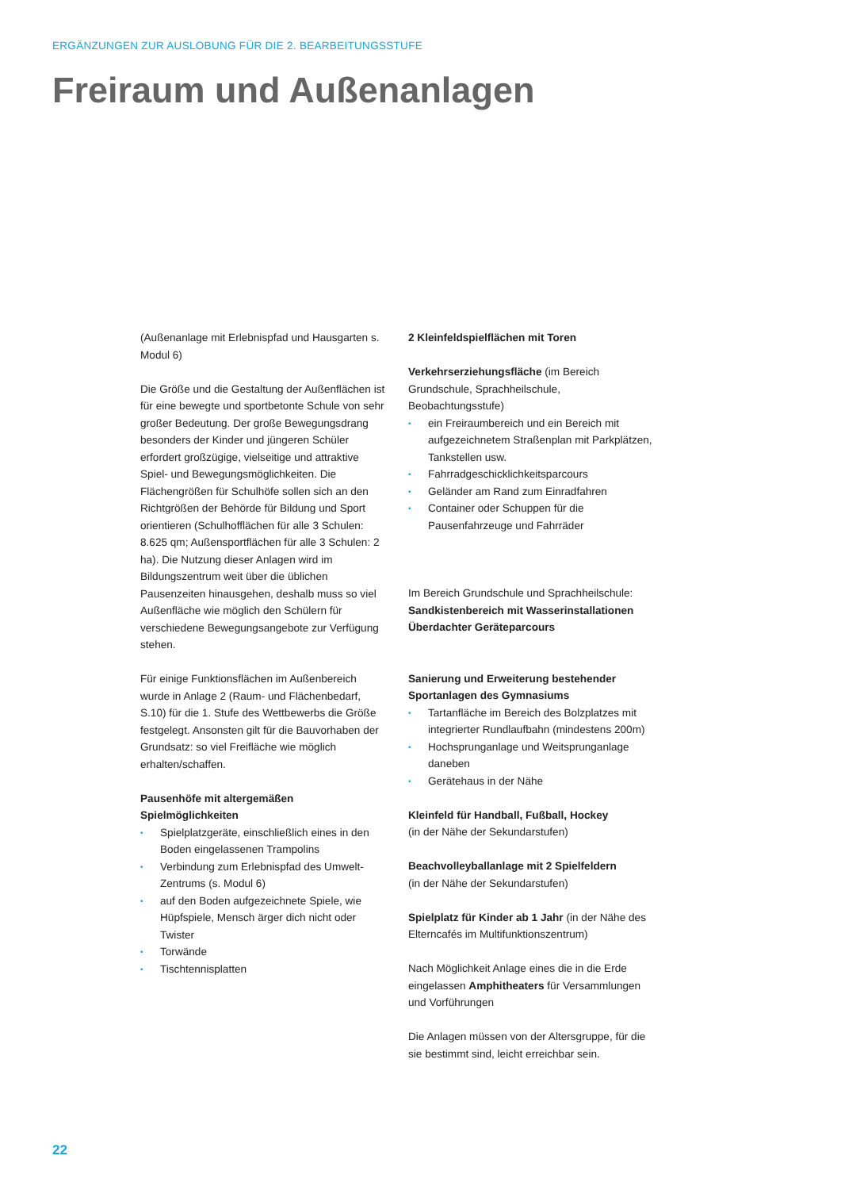ERGÄNZUNGEN ZUR AUSLOBUNG FÜR DIE 2. BEARBEITUNGSSTUFE
Freiraum und Außenanlagen
(Außenanlage mit Erlebnispfad und Hausgarten s. Modul 6)
Die Größe und die Gestaltung der Außenflächen ist für eine bewegte und sportbetonte Schule von sehr großer Bedeutung. Der große Bewegungsdrang besonders der Kinder und jüngeren Schüler erfordert großzügige, vielseitige und attraktive Spiel- und Bewegungsmöglichkeiten. Die Flächengrößen für Schulhöfe sollen sich an den Richtgrößen der Behörde für Bildung und Sport orientieren (Schulhofflächen für alle 3 Schulen: 8.625 qm; Außensportflächen für alle 3 Schulen: 2 ha). Die Nutzung dieser Anlagen wird im Bildungszentrum weit über die üblichen Pausenzeiten hinausgehen, deshalb muss so viel Außenfläche wie möglich den Schülern für verschiedene Bewegungsangebote zur Verfügung stehen.
Für einige Funktionsflächen im Außenbereich wurde in Anlage 2 (Raum- und Flächenbedarf, S.10) für die 1. Stufe des Wettbewerbs die Größe festgelegt. Ansonsten gilt für die Bauvorhaben der Grundsatz: so viel Freifläche wie möglich erhalten/schaffen.
Pausenhöfe mit altergemäßen Spielmöglichkeiten
• Spielplatzgeräte, einschließlich eines in den Boden eingelassenen Trampolins
• Verbindung zum Erlebnispfad des Umwelt-Zentrums (s. Modul 6)
• auf den Boden aufgezeichnete Spiele, wie Hüpfspiele, Mensch ärger dich nicht oder Twister
• Torwände
• Tischtennisplatten
2 Kleinfeldspielflächen mit Toren
Verkehrserziehungsfläche (im Bereich Grundschule, Sprachheilschule, Beobachtungsstufe)
• ein Freiraumbereich und ein Bereich mit aufgezeichnetem Straßenplan mit Parkplätzen, Tankstellen usw.
• Fahrradgeschicklichkeitsparcours
• Geländer am Rand zum Einradfahren
• Container oder Schuppen für die Pausenfahrzeuge und Fahrräder
Im Bereich Grundschule und Sprachheilschule:
Sandkistenbereich mit Wasserinstallationen
Überdachter Geräteparcours
Sanierung und Erweiterung bestehender Sportanlagen des Gymnasiums
• Tartanfläche im Bereich des Bolzplatzes mit integrierter Rundlaufbahn (mindestens 200m)
• Hochsprunganlage und Weitsprunganlage daneben
• Gerätehaus in der Nähe
Kleinfeld für Handball, Fußball, Hockey
(in der Nähe der Sekundarstufen)
Beachvolleyballanlage mit 2 Spielfeldern
(in der Nähe der Sekundarstufen)
Spielplatz für Kinder ab 1 Jahr (in der Nähe des Elterncafés im Multifunktionszentrum)
Nach Möglichkeit Anlage eines die in die Erde eingelassen Amphitheaters für Versammlungen und Vorführungen
Die Anlagen müssen von der Altersgruppe, für die sie bestimmt sind, leicht erreichbar sein.
22